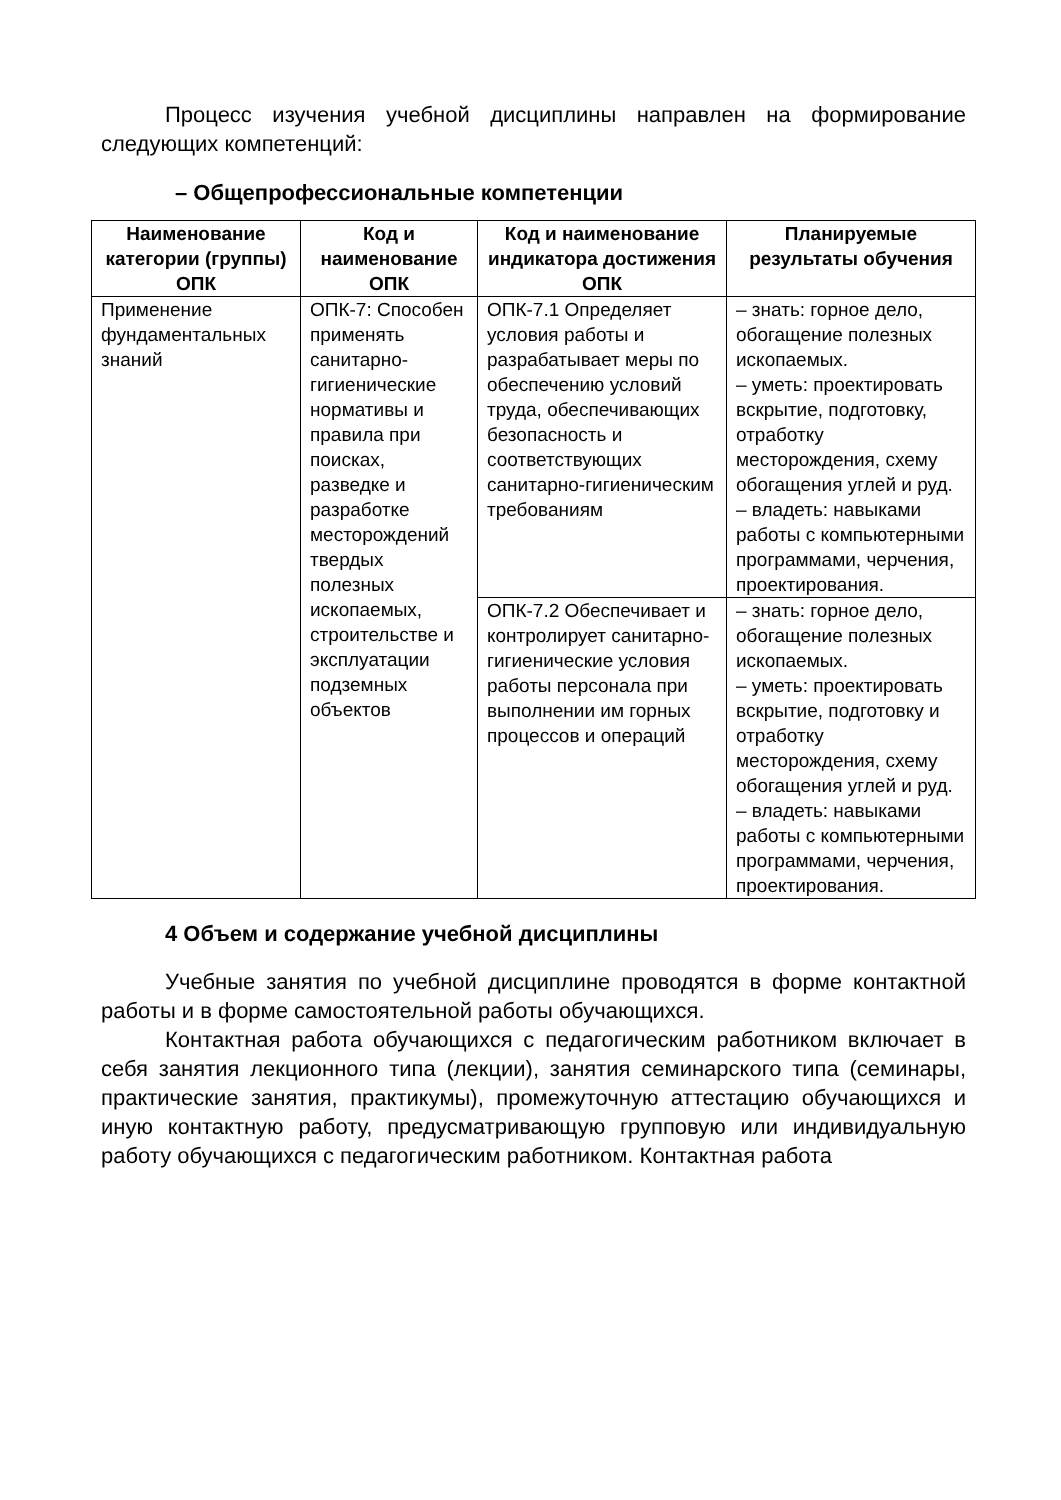Процесс изучения учебной дисциплины направлен на формирование следующих компетенций:
– Общепрофессиональные компетенции
| Наименование категории (группы) ОПК | Код и наименование ОПК | Код и наименование индикатора достижения ОПК | Планируемые результаты обучения |
| --- | --- | --- | --- |
| Применение фундаментальных знаний | ОПК-7: Способен применять санитарно-гигиенические нормативы и правила при поисках, разведке и разработке месторождений твердых полезных ископаемых, строительстве и эксплуатации подземных объектов | ОПК-7.1 Определяет условия работы и разрабатывает меры по обеспечению условий труда, обеспечивающих безопасность и соответствующих санитарно-гигиеническим требованиям | – знать: горное дело, обогащение полезных ископаемых. – уметь: проектировать вскрытие, подготовку, отработку месторождения, схему обогащения углей и руд. – владеть: навыками работы с компьютерными программами, черчения, проектирования. |
| | | ОПК-7.2 Обеспечивает и контролирует санитарно-гигиенические условия работы персонала при выполнении им горных процессов и операций | – знать: горное дело, обогащение полезных ископаемых. – уметь: проектировать вскрытие, подготовку и отработку месторождения, схему обогащения углей и руд. – владеть: навыками работы с компьютерными программами, черчения, проектирования. |
4 Объем и содержание учебной дисциплины
Учебные занятия по учебной дисциплине проводятся в форме контактной работы и в форме самостоятельной работы обучающихся.
Контактная работа обучающихся с педагогическим работником включает в себя занятия лекционного типа (лекции), занятия семинарского типа (семинары, практические занятия, практикумы), промежуточную аттестацию обучающихся и иную контактную работу, предусматривающую групповую или индивидуальную работу обучающихся с педагогическим работником. Контактная работа